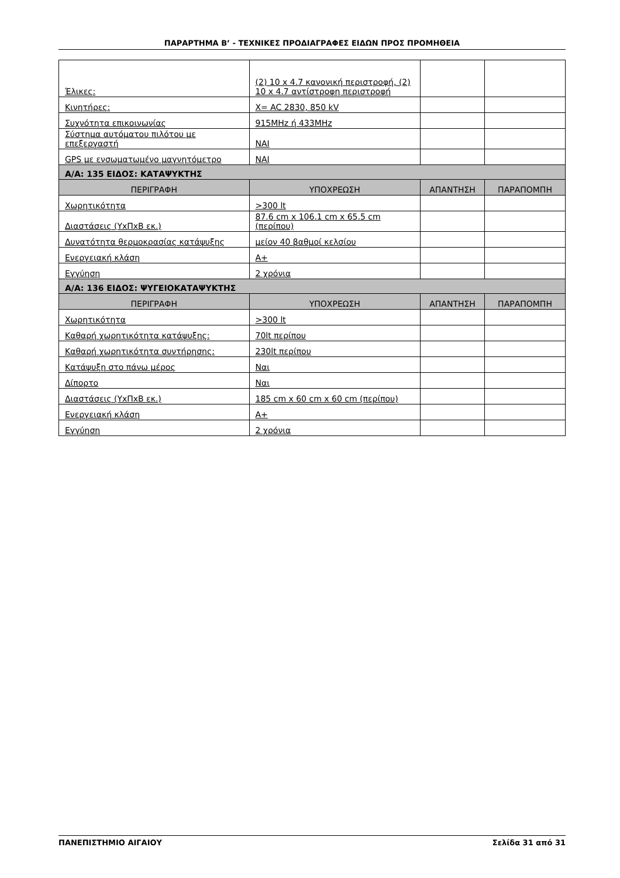ΠΑΡΑΡΤΗΜΑ Β’ - ΤΕΧΝΙΚΕΣ ΠΡΟΔΙΑΓΡΑΦΕΣ ΕΙΔΩΝ ΠΡΟΣ ΠΡΟΜΗΘΕΙΑ
| Έλικες: | (2) 10 x 4.7 κανονική περιστροφή, (2) 10 x 4.7 αντίστροφη περιστροφή | | |
| Κινητήρες: | X= AC 2830, 850 kV | | |
| Συχνότητα επικοινωνίας | 915MHz ή 433MHz | | |
| Σύστημα αυτόματου πιλότου με επεξεργαστή | ΝΑΙ | | |
| GPS με ενσωματωμένο μαγνητόμετρο | ΝΑΙ | | |
| Α/Α: 135 ΕΙΔΟΣ: ΚΑΤΑΨΥΚΤΗΣ | | | |
| ΠΕΡΙΓΡΑΦΗ | ΥΠΟΧΡΕΩΣΗ | ΑΠΑΝΤΗΣΗ | ΠΑΡΑΠΟΜΠΗ |
| Χωρητικότητα | >300 lt | | |
| Διαστάσεις (ΥxΠxΒ εκ.) | 87.6 cm x 106.1 cm x 65.5 cm (περίπου) | | |
| Δυνατότητα θερμοκρασίας κατάψυξης | μείον 40 βαθμοί κελσίου | | |
| Ενεργειακή κλάση | A+ | | |
| Εγγύηση | 2 χρόνια | | |
| Α/Α: 136 ΕΙΔΟΣ: ΨΥΓΕΙΟΚΑΤΑΨΥΚΤΗΣ | | | |
| ΠΕΡΙΓΡΑΦΗ | ΥΠΟΧΡΕΩΣΗ | ΑΠΑΝΤΗΣΗ | ΠΑΡΑΠΟΜΠΗ |
| Χωρητικότητα | >300 lt | | |
| Καθαρή χωρητικότητα κατάψυξης: | 70lt περίπου | | |
| Καθαρή χωρητικότητα συντήρησης: | 230lt περίπου | | |
| Κατάψυξη στο πάνω μέρος | Ναι | | |
| Δίπορτο | Ναι | | |
| Διαστάσεις (ΥxΠxΒ εκ.) | 185 cm x 60 cm x 60 cm (περίπου) | | |
| Ενεργειακή κλάση | A+ | | |
| Εγγύηση | 2 χρόνια | | |
ΠΑΝΕΠΙΣΤΗΜΙΟ ΑΙΓΑΙΟΥ Σελίδα 31 από 31